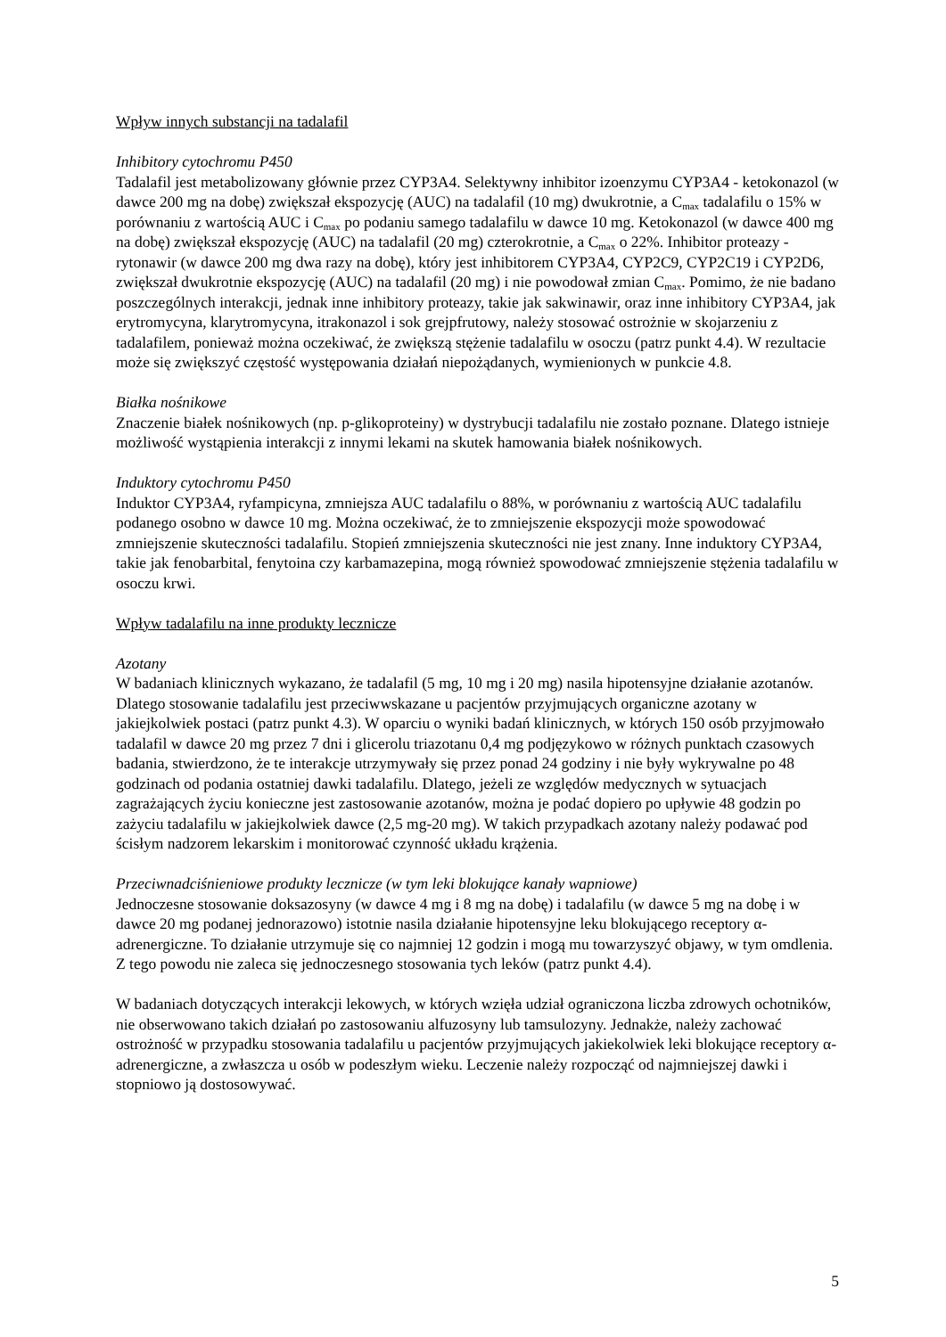Wpływ innych substancji na tadalafil
Inhibitory cytochromu P450
Tadalafil jest metabolizowany głównie przez CYP3A4. Selektywny inhibitor izoenzymu CYP3A4 - ketokonazol (w dawce 200 mg na dobę) zwiększał ekspozycję (AUC) na tadalafil (10 mg) dwukrotnie, a C<sub>max</sub> tadalafilu o 15% w porównaniu z wartością AUC i C<sub>max</sub> po podaniu samego tadalafilu w dawce 10 mg. Ketokonazol (w dawce 400 mg na dobę) zwiększał ekspozycję (AUC) na tadalafil (20 mg) czterokrotnie, a C<sub>max</sub> o 22%. Inhibitor proteazy - rytonawir (w dawce 200 mg dwa razy na dobę), który jest inhibitorem CYP3A4, CYP2C9, CYP2C19 i CYP2D6, zwiększał dwukrotnie ekspozycję (AUC) na tadalafil (20 mg) i nie powodował zmian C<sub>max</sub>. Pomimo, że nie badano poszczególnych interakcji, jednak inne inhibitory proteazy, takie jak sakwinawir, oraz inne inhibitory CYP3A4, jak erytromycyna, klarytromycyna, itrakonazol i sok grejpfrutowy, należy stosować ostrożnie w skojarzeniu z tadalafilem, ponieważ można oczekiwać, że zwiększą stężenie tadalafilu w osoczu (patrz punkt 4.4). W rezultacie może się zwiększyć częstość występowania działań niepożądanych, wymienionych w punkcie 4.8.
Białka nośnikowe
Znaczenie białek nośnikowych (np. p-glikoproteiny) w dystrybucji tadalafilu nie zostało poznane. Dlatego istnieje możliwość wystąpienia interakcji z innymi lekami na skutek hamowania białek nośnikowych.
Induktory cytochromu P450
Induktor CYP3A4, ryfampicyna, zmniejsza AUC tadalafilu o 88%, w porównaniu z wartością AUC tadalafilu podanego osobno w dawce 10 mg. Można oczekiwać, że to zmniejszenie ekspozycji może spowodować zmniejszenie skuteczności tadalafilu. Stopień zmniejszenia skuteczności nie jest znany. Inne induktory CYP3A4, takie jak fenobarbital, fenytoina czy karbamazepina, mogą również spowodować zmniejszenie stężenia tadalafilu w osoczu krwi.
Wpływ tadalafilu na inne produkty lecznicze
Azotany
W badaniach klinicznych wykazano, że tadalafil (5 mg, 10 mg i 20 mg) nasila hipotensyjne działanie azotanów. Dlatego stosowanie tadalafilu jest przeciwwskazane u pacjentów przyjmujących organiczne azotany w jakiejkolwiek postaci (patrz punkt 4.3). W oparciu o wyniki badań klinicznych, w których 150 osób przyjmowało tadalafil w dawce 20 mg przez 7 dni i glicerolu triazotanu 0,4 mg podjęzykowo w różnych punktach czasowych badania, stwierdzono, że te interakcje utrzymywały się przez ponad 24 godziny i nie były wykrywalne po 48 godzinach od podania ostatniej dawki tadalafilu. Dlatego, jeżeli ze względów medycznych w sytuacjach zagrażających życiu konieczne jest zastosowanie azotanów, można je podać dopiero po upływie 48 godzin po zażyciu tadalafilu w jakiejkolwiek dawce (2,5 mg-20 mg). W takich przypadkach azotany należy podawać pod ścisłym nadzorem lekarskim i monitorować czynność układu krążenia.
Przeciwnadciśnieniowe produkty lecznicze (w tym leki blokujące kanały wapniowe)
Jednoczesne stosowanie doksazosyny (w dawce 4 mg i 8 mg na dobę) i tadalafilu (w dawce 5 mg na dobę i w dawce 20 mg podanej jednorazowo) istotnie nasila działanie hipotensyjne leku blokującego receptory α-adrenergiczne. To działanie utrzymuje się co najmniej 12 godzin i mogą mu towarzyszyć objawy, w tym omdlenia. Z tego powodu nie zaleca się jednoczesnego stosowania tych leków (patrz punkt 4.4).
W badaniach dotyczących interakcji lekowych, w których wzięła udział ograniczona liczba zdrowych ochotników, nie obserwowano takich działań po zastosowaniu alfuzosyny lub tamsulozyny. Jednakże, należy zachować ostrożność w przypadku stosowania tadalafilu u pacjentów przyjmujących jakiekolwiek leki blokujące receptory α-adrenergiczne, a zwłaszcza u osób w podeszłym wieku. Leczenie należy rozpocząć od najmniejszej dawki i stopniowo ją dostosowywać.
5